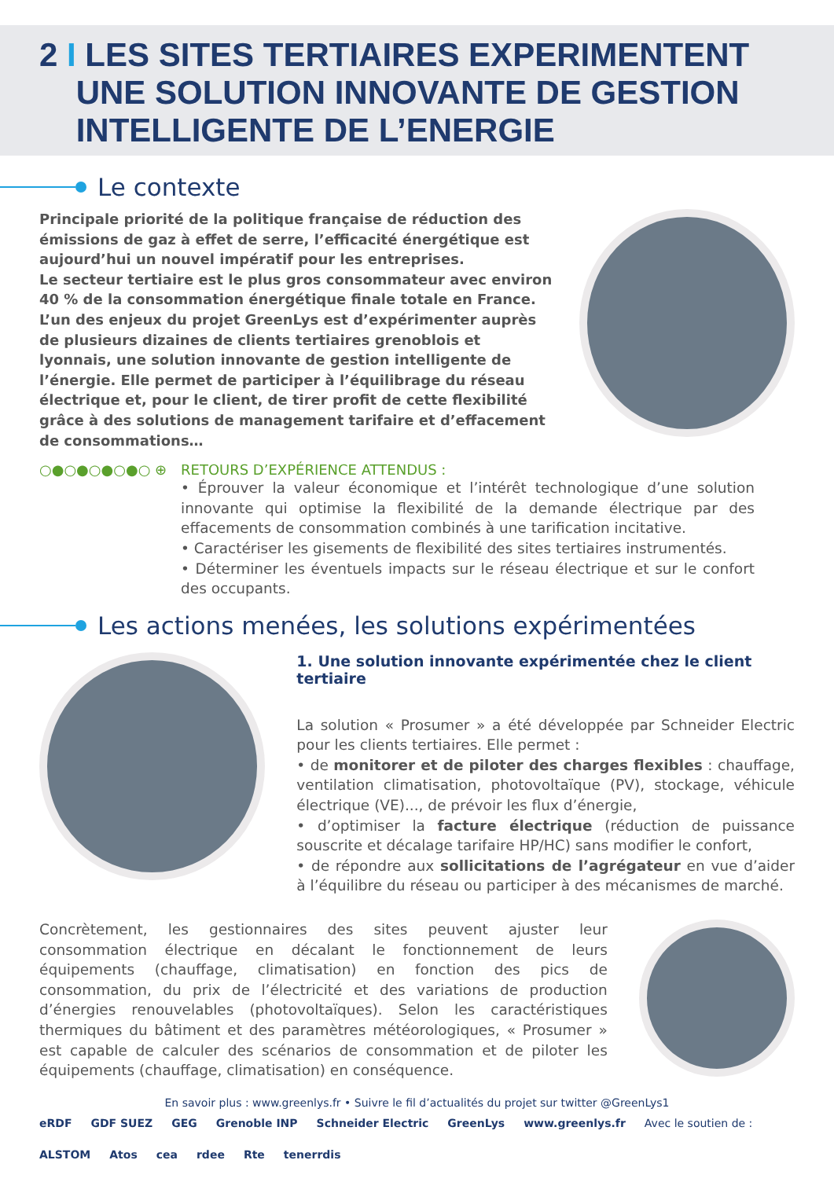2 I LES SITES TERTIAIRES EXPERIMENTENT
UNE SOLUTION INNOVANTE DE GESTION
INTELLIGENTE DE L’ENERGIE
Le contexte
Principale priorité de la politique française de réduction des émissions de gaz à effet de serre, l’efficacité énergétique est aujourd’hui un nouvel impératif pour les entreprises.
Le secteur tertiaire est le plus gros consommateur avec environ 40 % de la consommation énergétique finale totale en France. L’un des enjeux du projet GreenLys est d’expérimenter auprès de plusieurs dizaines de clients tertiaires grenoblois et lyonnais, une solution innovante de gestion intelligente de l’énergie. Elle permet de participer à l’équilibrage du réseau électrique et, pour le client, de tirer profit de cette flexibilité grâce à des solutions de management tarifaire et d’effacement de consommations…
○●○●○●○●○ ⊕ RETOURS D’EXPÉRIENCE ATTENDUS :
• Éprouver la valeur économique et l’intérêt technologique d’une solution innovante qui optimise la flexibilité de la demande électrique par des effacements de consommation combinés à une tarification incitative.
• Caractériser les gisements de flexibilité des sites tertiaires instrumentés.
• Déterminer les éventuels impacts sur le réseau électrique et sur le confort des occupants.
Les actions menées, les solutions expérimentées
1. Une solution innovante expérimentée chez le client tertiaire
La solution « Prosumer » a été développée par Schneider Electric pour les clients tertiaires. Elle permet :
• de monitorer et de piloter des charges flexibles : chauffage, ventilation climatisation, photovoltaïque (PV), stockage, véhicule électrique (VE)..., de prévoir les flux d’énergie,
• d’optimiser la facture électrique (réduction de puissance souscrite et décalage tarifaire HP/HC) sans modifier le confort,
• de répondre aux sollicitations de l’agrégateur en vue d’aider à l’équilibre du réseau ou participer à des mécanismes de marché.
Concrètement, les gestionnaires des sites peuvent ajuster leur consommation électrique en décalant le fonctionnement de leurs équipements (chauffage, climatisation) en fonction des pics de consommation, du prix de l’électricité et des variations de production d’énergies renouvelables (photovoltaïques). Selon les caractéristiques thermiques du bâtiment et des paramètres météorologiques, « Prosumer » est capable de calculer des scénarios de consommation et de piloter les équipements (chauffage, climatisation) en conséquence.
En savoir plus : www.greenlys.fr • Suivre le fil d’actualités du projet sur twitter @GreenLys1
eRDF GDF SUEZ GEG Grenoble INP Schneider Electric GreenLys www.greenlys.fr Avec le soutien de : ALSTOM Atos cea rdee Rte tenerrdis